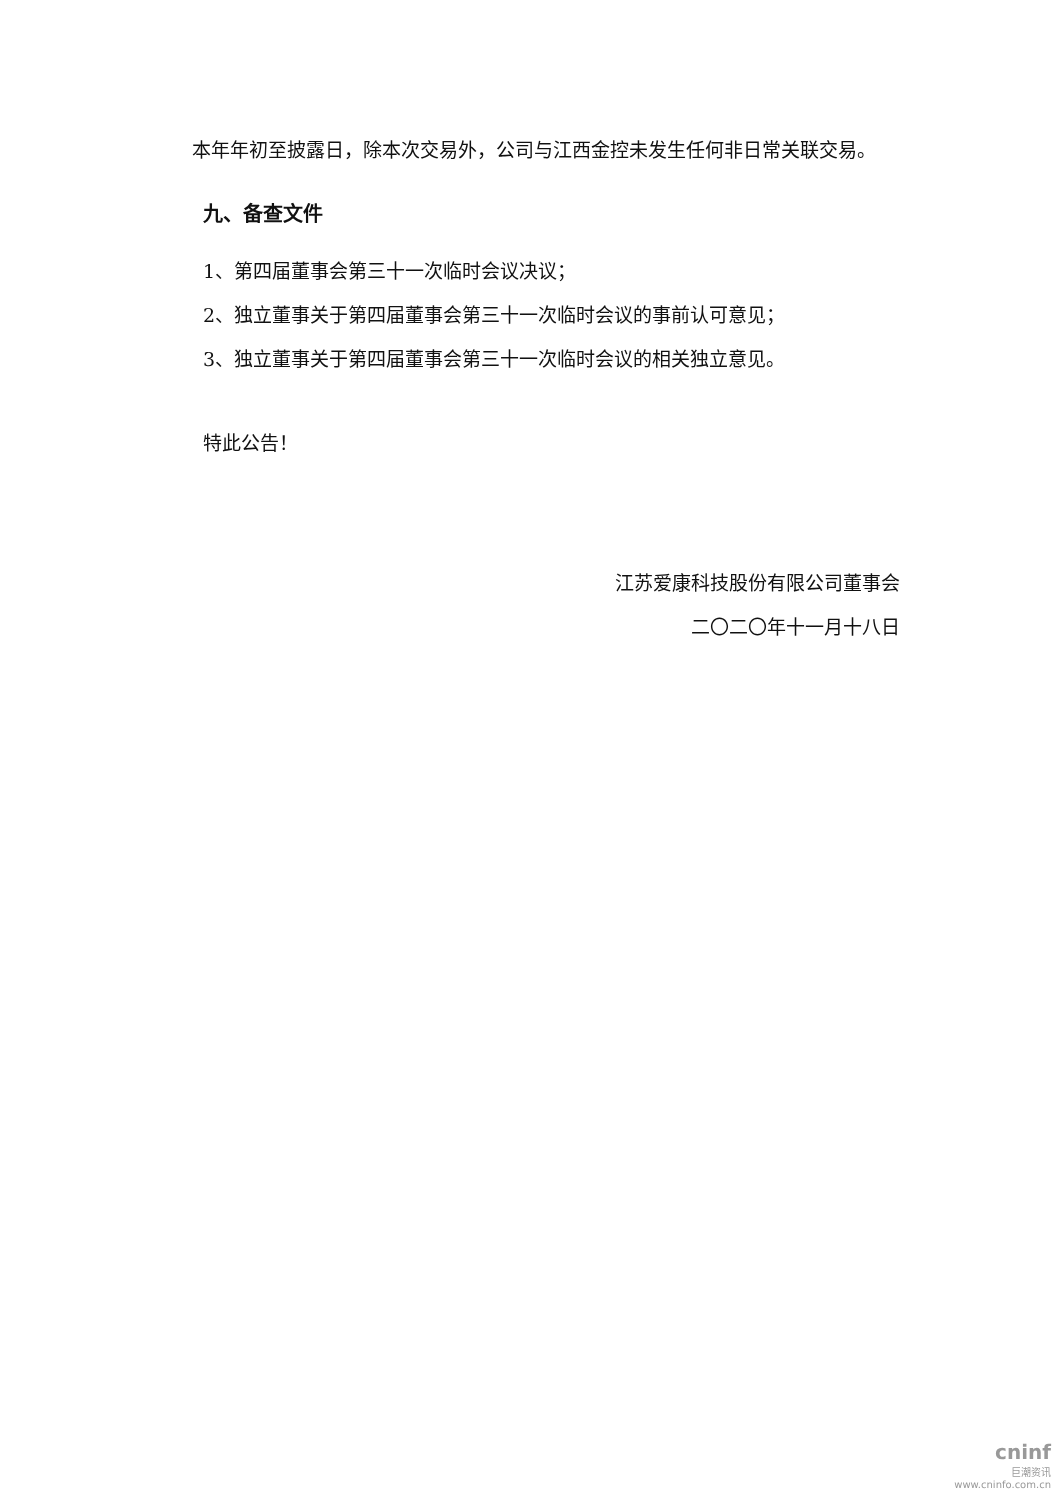本年年初至披露日，除本次交易外，公司与江西金控未发生任何非日常关联交易。
九、备查文件
1、第四届董事会第三十一次临时会议决议；
2、独立董事关于第四届董事会第三十一次临时会议的事前认可意见；
3、独立董事关于第四届董事会第三十一次临时会议的相关独立意见。
特此公告！
江苏爱康科技股份有限公司董事会
二〇二〇年十一月十八日
cninf
巨潮资讯
www.cninfo.com.cn